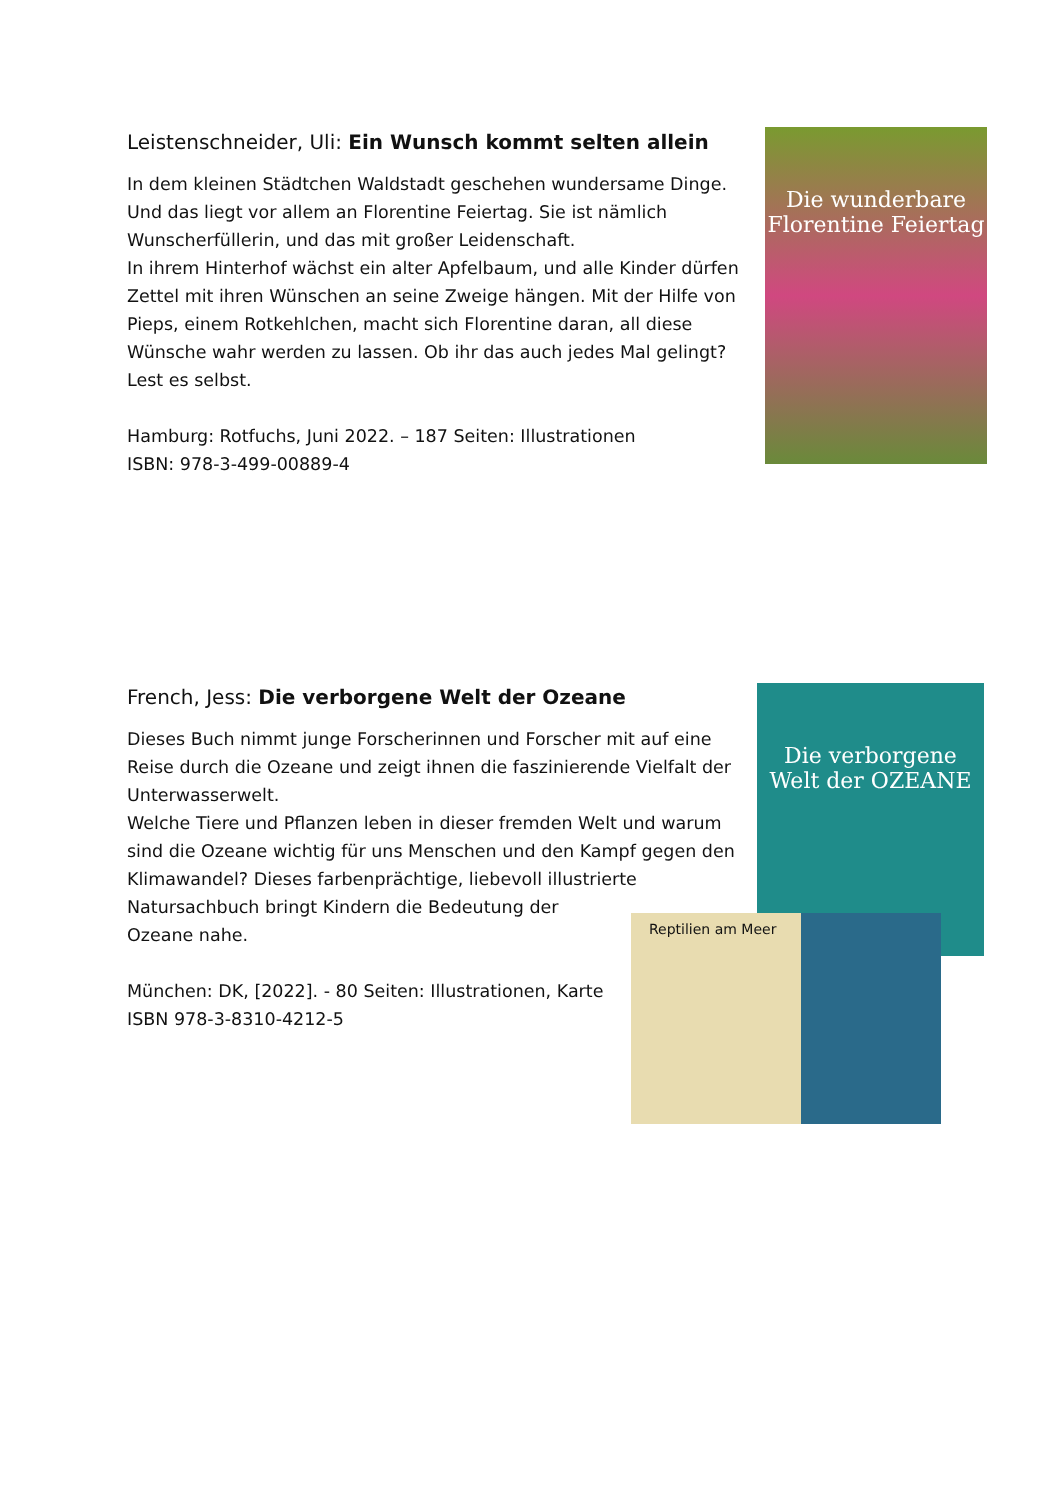Leistenschneider, Uli: Ein Wunsch kommt selten allein
In dem kleinen Städtchen Waldstadt geschehen wundersame Dinge. Und das liegt vor allem an Florentine Feiertag. Sie ist nämlich Wunscherfüllerin, und das mit großer Leidenschaft.
In ihrem Hinterhof wächst ein alter Apfelbaum, und alle Kinder dürfen Zettel mit ihren Wünschen an seine Zweige hängen. Mit der Hilfe von Pieps, einem Rotkehlchen, macht sich Florentine daran, all diese Wünsche wahr werden zu lassen. Ob ihr das auch jedes Mal gelingt? Lest es selbst.
Hamburg: Rotfuchs, Juni 2022. – 187 Seiten: Illustrationen
ISBN: 978-3-499-00889-4
Die wunderbare Florentine Feiertag
French, Jess: Die verborgene Welt der Ozeane
Dieses Buch nimmt junge Forscherinnen und Forscher mit auf eine Reise durch die Ozeane und zeigt ihnen die faszinierende Vielfalt der Unterwasserwelt.
Welche Tiere und Pflanzen leben in dieser fremden Welt und warum sind die Ozeane wichtig für uns Menschen und den Kampf gegen den Klimawandel? Dieses farbenprächtige, liebevoll illustrierte
Natursachbuch bringt Kindern die Bedeutung der
Ozeane nahe.
München: DK, [2022]. - 80 Seiten: Illustrationen, Karte
ISBN 978-3-8310-4212-5
Die verborgene Welt der OZEANE
Reptilien am Meer